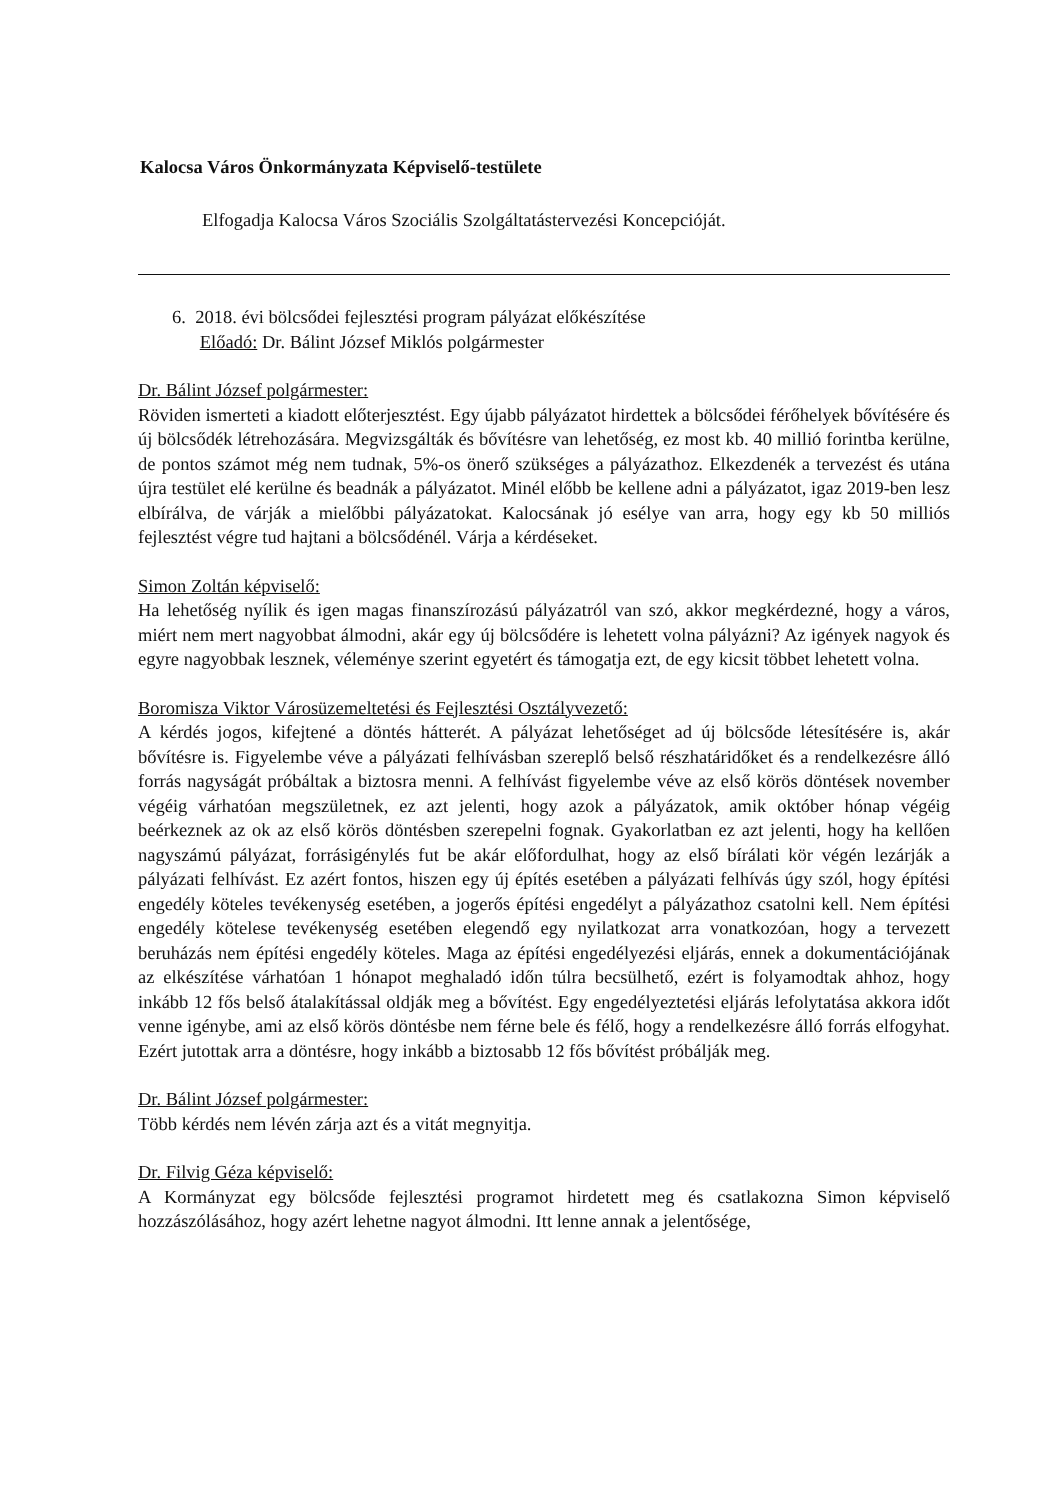Kalocsa Város Önkormányzata Képviselő-testülete
Elfogadja Kalocsa Város Szociális Szolgáltatástervezési Koncepcióját.
6. 2018. évi bölcsődei fejlesztési program pályázat előkészítése
Előadó: Dr. Bálint József Miklós polgármester
Dr. Bálint József polgármester:
Röviden ismerteti a kiadott előterjesztést. Egy újabb pályázatot hirdettek a bölcsődei férőhelyek bővítésére és új bölcsődék létrehozására. Megvizsgálták és bővítésre van lehetőség, ez most kb. 40 millió forintba kerülne, de pontos számot még nem tudnak, 5%-os önerő szükséges a pályázathoz. Elkezdenék a tervezést és utána újra testület elé kerülne és beadnák a pályázatot. Minél előbb be kellene adni a pályázatot, igaz 2019-ben lesz elbírálva, de várják a mielőbbi pályázatokat. Kalocsának jó esélye van arra, hogy egy kb 50 milliós fejlesztést végre tud hajtani a bölcsődénél. Várja a kérdéseket.
Simon Zoltán képviselő:
Ha lehetőség nyílik és igen magas finanszírozású pályázatról van szó, akkor megkérdezné, hogy a város, miért nem mert nagyobbat álmodni, akár egy új bölcsődére is lehetett volna pályázni? Az igények nagyok és egyre nagyobbak lesznek, véleménye szerint egyetért és támogatja ezt, de egy kicsit többet lehetett volna.
Boromisza Viktor Városüzemeltetési és Fejlesztési Osztályvezető:
A kérdés jogos, kifejtené a döntés hátterét. A pályázat lehetőséget ad új bölcsőde létesítésére is, akár bővítésre is. Figyelembe véve a pályázati felhívásban szereplő belső részhatáridőket és a rendelkezésre álló forrás nagyságát próbáltak a biztosra menni. A felhívást figyelembe véve az első körös döntések november végéig várhatóan megszületnek, ez azt jelenti, hogy azok a pályázatok, amik október hónap végéig beérkeznek az ok az első körös döntésben szerepelni fognak. Gyakorlatban ez azt jelenti, hogy ha kellően nagyszámú pályázat, forrásigénylés fut be akár előfordulhat, hogy az első bírálati kör végén lezárják a pályázati felhívást. Ez azért fontos, hiszen egy új építés esetében a pályázati felhívás úgy szól, hogy építési engedély köteles tevékenység esetében, a jogerős építési engedélyt a pályázathoz csatolni kell. Nem építési engedély kötelese tevékenység esetében elegendő egy nyilatkozat arra vonatkozóan, hogy a tervezett beruházás nem építési engedély köteles. Maga az építési engedélyezési eljárás, ennek a dokumentációjának az elkészítése várhatóan 1 hónapot meghaladó időn túlra becsülhető, ezért is folyamodtak ahhoz, hogy inkább 12 fős belső átalakítással oldják meg a bővítést. Egy engedélyeztetési eljárás lefolytatása akkora időt venne igénybe, ami az első körös döntésbe nem férne bele és félő, hogy a rendelkezésre álló forrás elfogyhat. Ezért jutottak arra a döntésre, hogy inkább a biztosabb 12 fős bővítést próbálják meg.
Dr. Bálint József polgármester:
Több kérdés nem lévén zárja azt és a vitát megnyitja.
Dr. Filvig Géza képviselő:
A Kormányzat egy bölcsőde fejlesztési programot hirdetett meg és csatlakozna Simon képviselő hozzászólásához, hogy azért lehetne nagyot álmodni. Itt lenne annak a jelentősége,